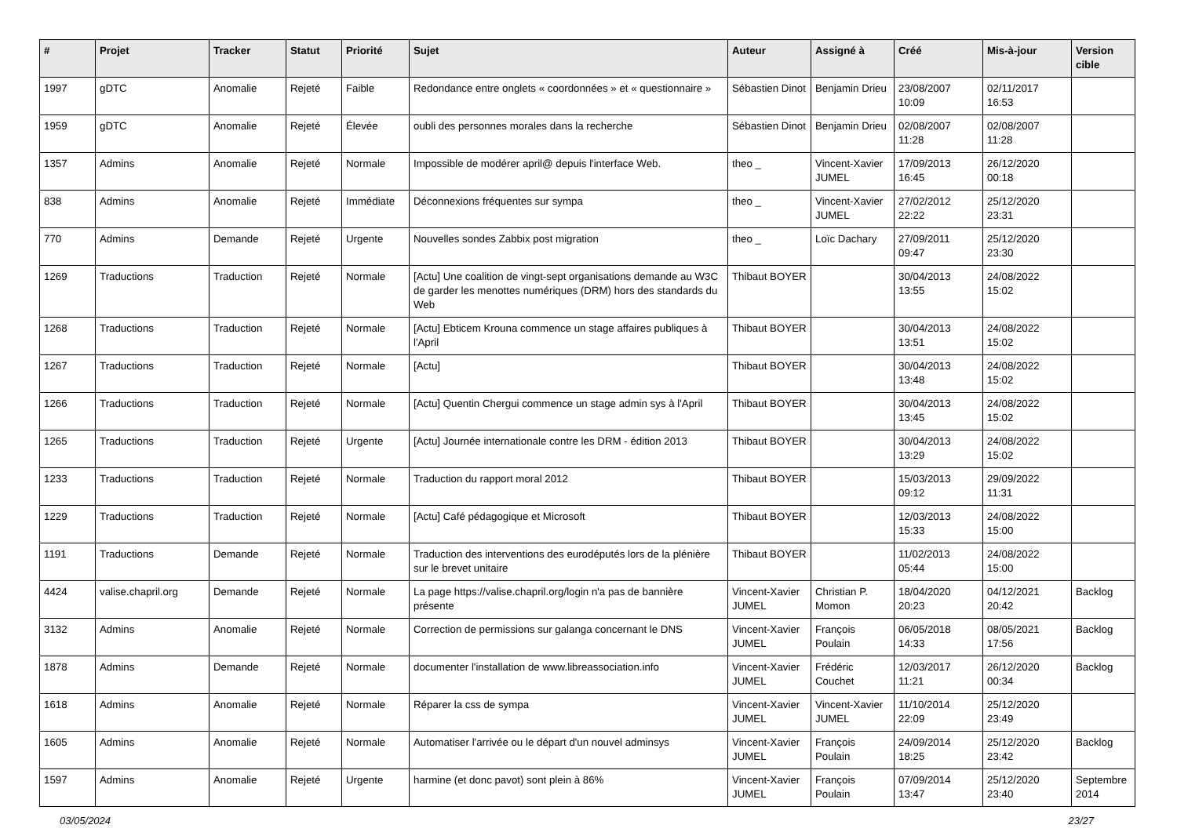| # | Projet | Tracker | Statut | Priorité | Sujet | Auteur | Assigné à | Créé | Mis-à-jour | Version cible |
| --- | --- | --- | --- | --- | --- | --- | --- | --- | --- | --- |
| 1997 | gDTC | Anomalie | Rejeté | Faible | Redondance entre onglets « coordonnées » et « questionnaire » | Sébastien Dinot | Benjamin Drieu | 23/08/2007 10:09 | 02/11/2017 16:53 | |
| 1959 | gDTC | Anomalie | Rejeté | Élevée | oubli des personnes morales dans la recherche | Sébastien Dinot | Benjamin Drieu | 02/08/2007 11:28 | 02/08/2007 11:28 | |
| 1357 | Admins | Anomalie | Rejeté | Normale | Impossible de modérer april@ depuis l'interface Web. | theo _ | Vincent-Xavier JUMEL | 17/09/2013 16:45 | 26/12/2020 00:18 | |
| 838 | Admins | Anomalie | Rejeté | Immédiate | Déconnexions fréquentes sur sympa | theo _ | Vincent-Xavier JUMEL | 27/02/2012 22:22 | 25/12/2020 23:31 | |
| 770 | Admins | Demande | Rejeté | Urgente | Nouvelles sondes Zabbix post migration | theo _ | Loïc Dachary | 27/09/2011 09:47 | 25/12/2020 23:30 | |
| 1269 | Traductions | Traduction | Rejeté | Normale | [Actu] Une coalition de vingt-sept organisations demande au W3C de garder les menottes numériques (DRM) hors des standards du Web | Thibaut BOYER | | 30/04/2013 13:55 | 24/08/2022 15:02 | |
| 1268 | Traductions | Traduction | Rejeté | Normale | [Actu] Ebticem Krouna commence un stage affaires publiques à l'April | Thibaut BOYER | | 30/04/2013 13:51 | 24/08/2022 15:02 | |
| 1267 | Traductions | Traduction | Rejeté | Normale | [Actu] | Thibaut BOYER | | 30/04/2013 13:48 | 24/08/2022 15:02 | |
| 1266 | Traductions | Traduction | Rejeté | Normale | [Actu] Quentin Chergui commence un stage admin sys à l'April | Thibaut BOYER | | 30/04/2013 13:45 | 24/08/2022 15:02 | |
| 1265 | Traductions | Traduction | Rejeté | Urgente | [Actu] Journée internationale contre les DRM - édition 2013 | Thibaut BOYER | | 30/04/2013 13:29 | 24/08/2022 15:02 | |
| 1233 | Traductions | Traduction | Rejeté | Normale | Traduction du rapport moral 2012 | Thibaut BOYER | | 15/03/2013 09:12 | 29/09/2022 11:31 | |
| 1229 | Traductions | Traduction | Rejeté | Normale | [Actu] Café pédagogique et Microsoft | Thibaut BOYER | | 12/03/2013 15:33 | 24/08/2022 15:00 | |
| 1191 | Traductions | Demande | Rejeté | Normale | Traduction des interventions des eurodéputés lors de la plénière sur le brevet unitaire | Thibaut BOYER | | 11/02/2013 05:44 | 24/08/2022 15:00 | |
| 4424 | valise.chapril.org | Demande | Rejeté | Normale | La page https://valise.chapril.org/login n'a pas de bannière présente | Vincent-Xavier JUMEL | Christian P. Momon | 18/04/2020 20:23 | 04/12/2021 20:42 | Backlog |
| 3132 | Admins | Anomalie | Rejeté | Normale | Correction de permissions sur galanga concernant le DNS | Vincent-Xavier JUMEL | François Poulain | 06/05/2018 14:33 | 08/05/2021 17:56 | Backlog |
| 1878 | Admins | Demande | Rejeté | Normale | documenter l'installation de www.libreassociation.info | Vincent-Xavier JUMEL | Frédéric Couchet | 12/03/2017 11:21 | 26/12/2020 00:34 | Backlog |
| 1618 | Admins | Anomalie | Rejeté | Normale | Réparer la css de sympa | Vincent-Xavier JUMEL | Vincent-Xavier JUMEL | 11/10/2014 22:09 | 25/12/2020 23:49 | |
| 1605 | Admins | Anomalie | Rejeté | Normale | Automatiser l'arrivée ou le départ d'un nouvel adminsys | Vincent-Xavier JUMEL | François Poulain | 24/09/2014 18:25 | 25/12/2020 23:42 | Backlog |
| 1597 | Admins | Anomalie | Rejeté | Urgente | harmine (et donc pavot) sont plein à 86% | Vincent-Xavier JUMEL | François Poulain | 07/09/2014 13:47 | 25/12/2020 23:40 | Septembre 2014 |
03/05/2024 23/27